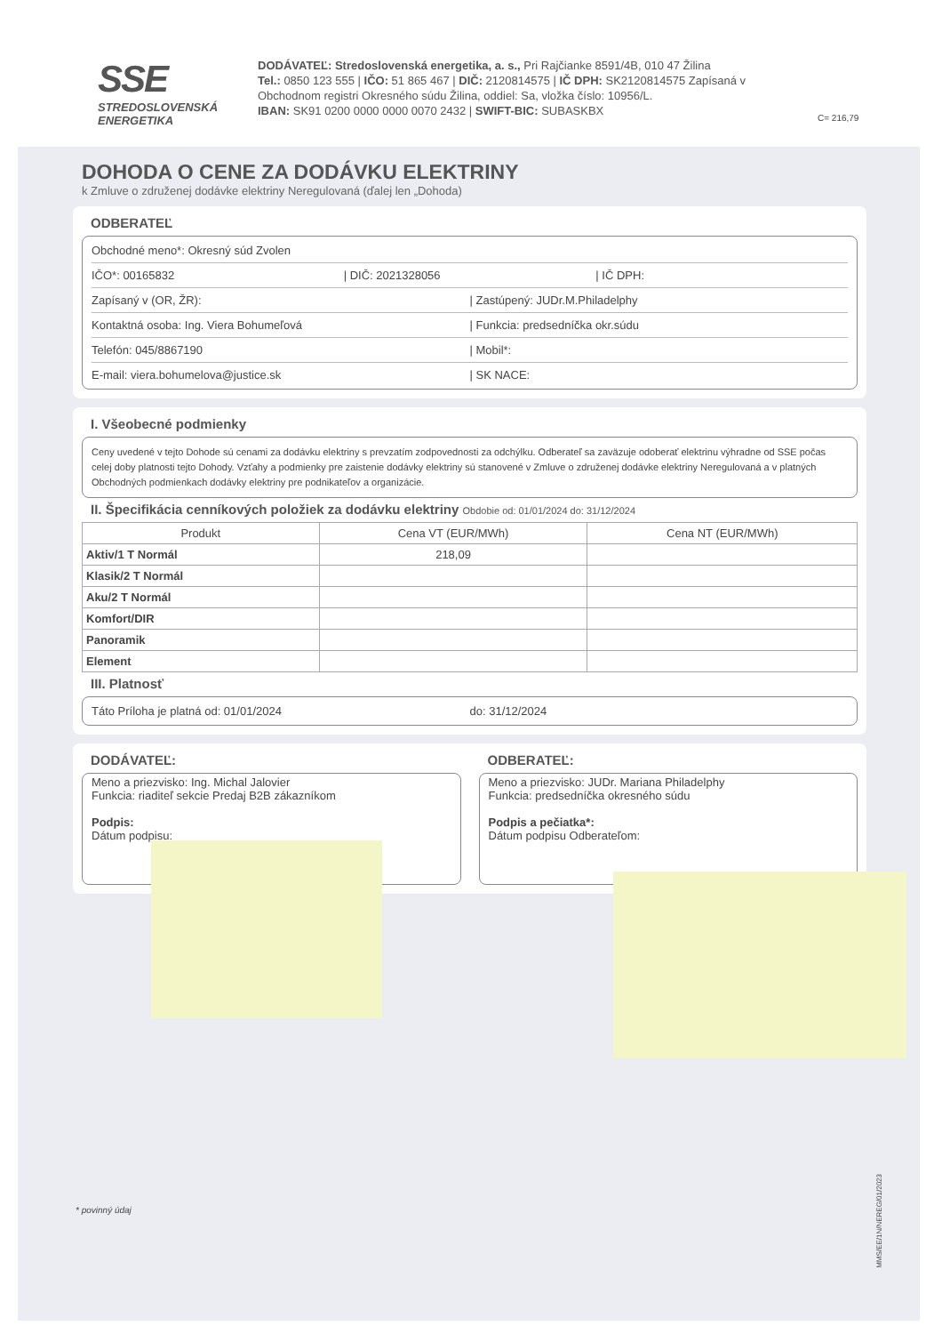SSE
STREDOSLOVENSKÁ
ENERGETIKA
DODÁVATEĽ: Stredoslovenská energetika, a. s., Pri Rajčianke 8591/4B, 010 47 Žilina
Tel.: 0850 123 555 | IČO: 51 865 467 | DIČ: 2120814575 | IČ DPH: SK2120814575 Zapísaná v Obchodnom registri Okresného súdu Žilina, oddiel: Sa, vložka číslo: 10956/L.
IBAN: SK91 0200 0000 0000 0070 2432 | SWIFT-BIC: SUBASKBX
C= 216,79
DOHODA O CENE ZA DODÁVKU ELEKTRINY
k Zmluve o združenej dodávke elektriny Neregulovaná (ďalej len „Dohoda)
ODBERATEĽ
Obchodné meno*: Okresný súd Zvolen
IČO*: 00165832 | DIČ: 2021328056 | IČ DPH:
Zapísaný v (OR, ŽR): | Zastúpený: JUDr.M.Philadelphy
Kontaktná osoba: Ing. Viera Bohumeľová
| Funkcia: predsedníčka okr.súdu
Telefón: 045/8867190 | Mobil*:
E-mail: viera.bohumelova@justice.sk
| SK NACE:
I. Všeobecné podmienky
Ceny uvedené v tejto Dohode sú cenami za dodávku elektriny s prevzatím zodpovednosti za odchýlku. Odberateľ sa zaväzuje odoberať elektrinu výhradne od SSE počas celej doby platnosti tejto Dohody. Vzťahy a podmienky pre zaistenie dodávky elektriny sú stanovené v Zmluve o združenej dodávke elektriny Neregulovaná a v platných Obchodných podmienkach dodávky elektriny pre podnikateľov a organizácie.
II. Špecifikácia cenníkových položiek za dodávku elektriny Obdobie od: 01/01/2024 do: 31/12/2024
| Produkt | Cena VT (EUR/MWh) | Cena NT (EUR/MWh) |
| --- | --- | --- |
| Aktiv/1 T Normál | 218,09 | |
| Klasik/2 T Normál | | |
| Aku/2 T Normál | | |
| Komfort/DIR | | |
| Panoramik | | |
| Element | | |
III. Platnosť
Táto Príloha je platná od: 01/01/2024
do: 31/12/2024
DODÁVATEĽ:
Meno a priezvisko: Ing. Michal Jalovier
Funkcia: riaditeľ sekcie Predaj B2B zákazníkom
Podpis:
Dátum podpisu:
ODBERATEĽ:
Meno a priezvisko: JUDr. Mariana Philadelphy
Funkcia: predsedníčka okresného súdu
Podpis a pečiatka*:
Dátum podpisu Odberateľom:
* povinný údaj
MMS/EE/1N/NEREG/01/2023